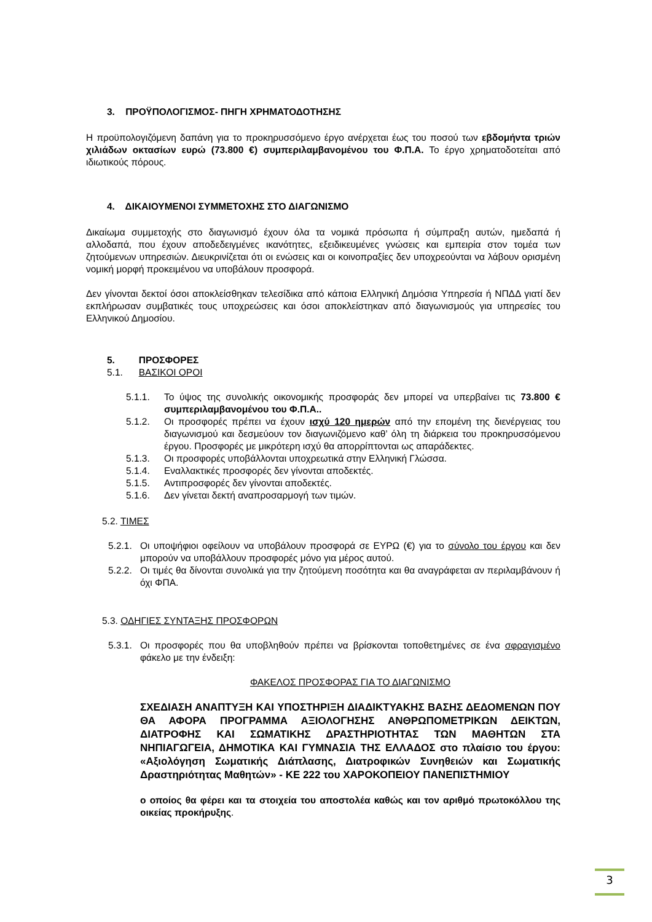3. ΠΡΟΫΠΟΛΟΓΙΣΜΟΣ- ΠΗΓΗ ΧΡΗΜΑΤΟΔΟΤΗΣΗΣ
Η προϋπολογιζόμενη δαπάνη για το προκηρυσσόμενο έργο ανέρχεται έως του ποσού των εβδομήντα τριών χιλιάδων οκτασίων ευρώ (73.800 €) συμπεριλαμβανομένου του Φ.Π.Α. Το έργο χρηματοδοτείται από ιδιωτικούς πόρους.
4. ΔΙΚΑΙΟΥΜΕΝΟΙ ΣΥΜΜΕΤΟΧΗΣ ΣΤΟ ΔΙΑΓΩΝΙΣΜΟ
Δικαίωμα συμμετοχής στο διαγωνισμό έχουν όλα τα νομικά πρόσωπα ή σύμπραξη αυτών, ημεδαπά ή αλλοδαπά, που έχουν αποδεδειγμένες ικανότητες, εξειδικευμένες γνώσεις και εμπειρία στον τομέα των ζητούμενων υπηρεσιών. Διευκρινίζεται ότι οι ενώσεις και οι κοινοπραξίες δεν υποχρεούνται να λάβουν ορισμένη νομική μορφή προκειμένου να υποβάλουν προσφορά.
Δεν γίνονται δεκτοί όσοι αποκλείσθηκαν τελεσίδικα από κάποια Ελληνική Δημόσια Υπηρεσία ή ΝΠΔΔ γιατί δεν εκπλήρωσαν συμβατικές τους υποχρεώσεις και όσοι αποκλείστηκαν από διαγωνισμούς για υπηρεσίες του Ελληνικού Δημοσίου.
5. ΠΡΟΣΦΟΡΕΣ
5.1. ΒΑΣΙΚΟΙ ΟΡΟΙ
5.1.1. Το ύψος της συνολικής οικονομικής προσφοράς δεν μπορεί να υπερβαίνει τις 73.800 € συμπεριλαμβανομένου του Φ.Π.Α..
5.1.2. Οι προσφορές πρέπει να έχουν ισχύ 120 ημερών από την επομένη της διενέργειας του διαγωνισμού και δεσμεύουν τον διαγωνιζόμενο καθ’ όλη τη διάρκεια του προκηρυσσόμενου έργου. Προσφορές με μικρότερη ισχύ θα απορρίπτονται ως απαράδεκτες.
5.1.3. Οι προσφορές υποβάλλονται υποχρεωτικά στην Ελληνική Γλώσσα.
5.1.4. Εναλλακτικές προσφορές δεν γίνονται αποδεκτές.
5.1.5. Αντιπροσφορές δεν γίνονται αποδεκτές.
5.1.6. Δεν γίνεται δεκτή αναπροσαρμογή των τιμών.
5.2. ΤΙΜΕΣ
5.2.1. Οι υποψήφιοι οφείλουν να υποβάλουν προσφορά σε ΕΥΡΩ (€) για το σύνολο του έργου και δεν μπορούν να υποβάλλουν προσφορές μόνο για μέρος αυτού.
5.2.2. Οι τιμές θα δίνονται συνολικά για την ζητούμενη ποσότητα και θα αναγράφεται αν περιλαμβάνουν ή όχι ΦΠΑ.
5.3. ΟΔΗΓΙΕΣ ΣΥΝΤΑΞΗΣ ΠΡΟΣΦΟΡΩΝ
5.3.1. Οι προσφορές που θα υποβληθούν πρέπει να βρίσκονται τοποθετημένες σε ένα σφραγισμένο φάκελο με την ένδειξη:
ΦΑΚΕΛΟΣ ΠΡΟΣΦΟΡΑΣ ΓΙΑ ΤΟ ΔΙΑΓΩΝΙΣΜΟ
ΣΧΕΔΙΑΣΗ ΑΝΑΠΤΥΞΗ ΚΑΙ ΥΠΟΣΤΗΡΙΞΗ ΔΙΑΔΙΚΤΥΑΚΗΣ ΒΑΣΗΣ ΔΕΔΟΜΕΝΩΝ ΠΟΥ ΘΑ ΑΦΟΡΑ ΠΡΟΓΡΑΜΜΑ ΑΞΙΟΛΟΓΗΣΗΣ ΑΝΘΡΩΠΟΜΕΤΡΙΚΩΝ ΔΕΙΚΤΩΝ, ΔΙΑΤΡΟΦΗΣ ΚΑΙ ΣΩΜΑΤΙΚΗΣ ΔΡΑΣΤΗΡΙΟΤΗΤΑΣ ΤΩΝ ΜΑΘΗΤΩΝ ΣΤΑ ΝΗΠΙΑΓΩΓΕΙΑ, ΔΗΜΟΤΙΚΑ ΚΑΙ ΓΥΜΝΑΣΙΑ ΤΗΣ ΕΛΛΑΔΟΣ στο πλαίσιο του έργου: «Αξιολόγηση Σωματικής Διάπλασης, Διατροφικών Συνηθειών και Σωματικής Δραστηριότητας Μαθητών» - ΚΕ 222 του ΧΑΡΟΚΟΠΕΙΟΥ ΠΑΝΕΠΙΣΤΗΜΙΟΥ
ο οποίος θα φέρει και τα στοιχεία του αποστολέα καθώς και τον αριθμό πρωτοκόλλου της οικείας προκήρυξης.
3